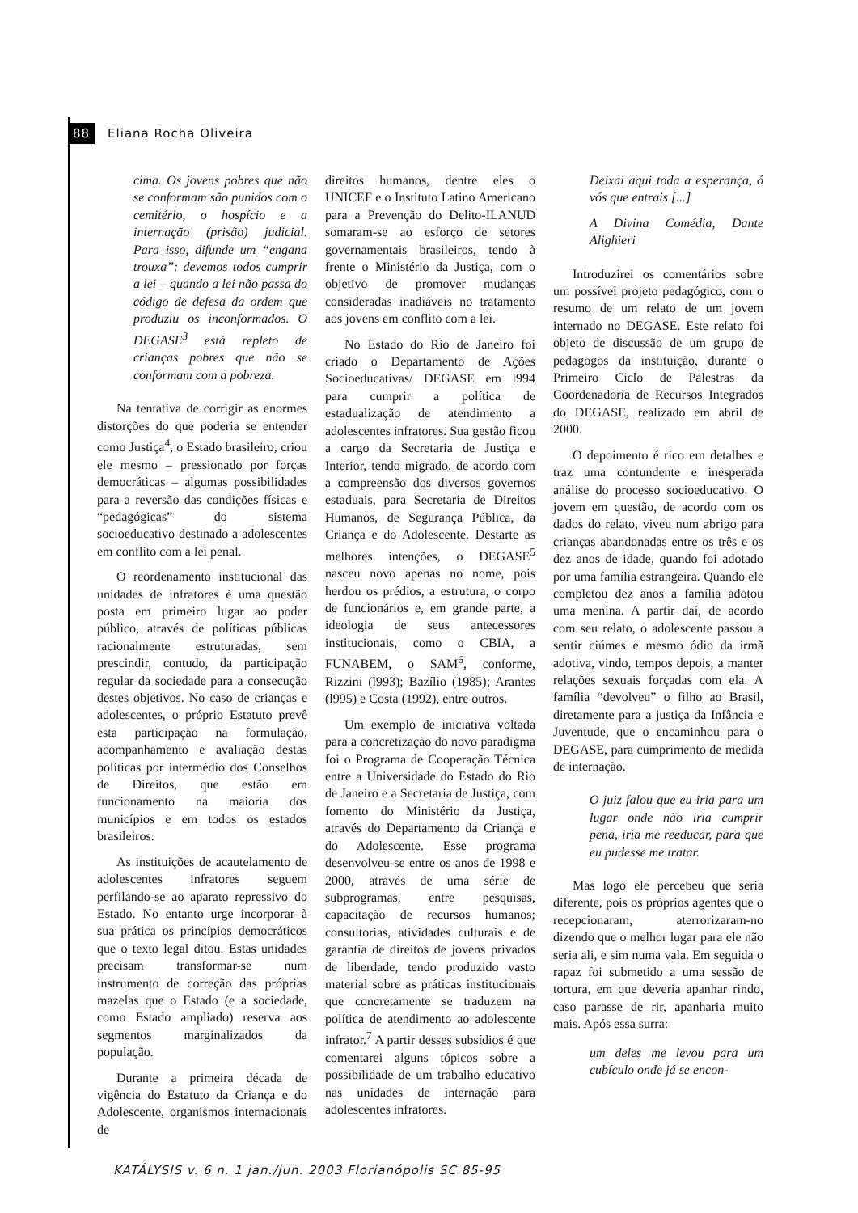88 Eliana Rocha Oliveira
cima. Os jovens pobres que não se conformam são punidos com o cemitério, o hospício e a internação (prisão) judicial. Para isso, difunde um “engana trouxa”: devemos todos cumprir a lei – quando a lei não passa do código de defesa da ordem que produziu os inconformados. O DEGASE<sup>3</sup> está repleto de crianças pobres que não se conformam com a pobreza.
Na tentativa de corrigir as enormes distorções do que poderia se entender como Justiça<sup>4</sup>, o Estado brasileiro, criou ele mesmo – pressionado por forças democráticas – algumas possibilidades para a reversão das condições físicas e “pedagógicas” do sistema socioeducativo destinado a adolescentes em conflito com a lei penal.
O reordenamento institucional das unidades de infratores é uma questão posta em primeiro lugar ao poder público, através de políticas públicas racionalmente estruturadas, sem prescindir, contudo, da participação regular da sociedade para a consecução destes objetivos. No caso de crianças e adolescentes, o próprio Estatuto prevê esta participação na formulação, acompanhamento e avaliação destas políticas por intermédio dos Conselhos de Direitos, que estão em funcionamento na maioria dos municípios e em todos os estados brasileiros.
As instituições de acautelamento de adolescentes infratores seguem perfilando-se ao aparato repressivo do Estado. No entanto urge incorporar à sua prática os princípios democráticos que o texto legal ditou. Estas unidades precisam transformar-se num instrumento de correção das próprias mazelas que o Estado (e a sociedade, como Estado ampliado) reserva aos segmentos marginalizados da população.
Durante a primeira década de vigência do Estatuto da Criança e do Adolescente, organismos internacionais de
direitos humanos, dentre eles o UNICEF e o Instituto Latino Americano para a Prevenção do Delito-ILANUD somaram-se ao esforço de setores governamentais brasileiros, tendo à frente o Ministério da Justiça, com o objetivo de promover mudanças consideradas inadiáveis no tratamento aos jovens em conflito com a lei.
No Estado do Rio de Janeiro foi criado o Departamento de Ações Socioeducativas/ DEGASE em l994 para cumprir a política de estadualização de atendimento a adolescentes infratores. Sua gestão ficou a cargo da Secretaria de Justiça e Interior, tendo migrado, de acordo com a compreensão dos diversos governos estaduais, para Secretaria de Direitos Humanos, de Segurança Pública, da Criança e do Adolescente. Destarte as melhores intenções, o DEGASE<sup>5</sup> nasceu novo apenas no nome, pois herdou os prédios, a estrutura, o corpo de funcionários e, em grande parte, a ideologia de seus antecessores institucionais, como o CBIA, a FUNABEM, o SAM<sup>6</sup>, conforme, Rizzini (l993); Bazílio (1985); Arantes (l995) e Costa (1992), entre outros.
Um exemplo de iniciativa voltada para a concretização do novo paradigma foi o Programa de Cooperação Técnica entre a Universidade do Estado do Rio de Janeiro e a Secretaria de Justiça, com fomento do Ministério da Justiça, através do Departamento da Criança e do Adolescente. Esse programa desenvolveu-se entre os anos de 1998 e 2000, através de uma série de subprogramas, entre pesquisas, capacitação de recursos humanos; consultorias, atividades culturais e de garantia de direitos de jovens privados de liberdade, tendo produzido vasto material sobre as práticas institucionais que concretamente se traduzem na política de atendimento ao adolescente infrator.<sup>7</sup> A partir desses subsídios é que comentarei alguns tópicos sobre a possibilidade de um trabalho educativo nas unidades de internação para adolescentes infratores.
Deixai aqui toda a esperança, ó vós que entrais [...]
A Divina Comédia, Dante Alighieri
Introduzirei os comentários sobre um possível projeto pedagógico, com o resumo de um relato de um jovem internado no DEGASE. Este relato foi objeto de discussão de um grupo de pedagogos da instituição, durante o Primeiro Ciclo de Palestras da Coordenadoria de Recursos Integrados do DEGASE, realizado em abril de 2000.
O depoimento é rico em detalhes e traz uma contundente e inesperada análise do processo socioeducativo. O jovem em questão, de acordo com os dados do relato, viveu num abrigo para crianças abandonadas entre os três e os dez anos de idade, quando foi adotado por uma família estrangeira. Quando ele completou dez anos a família adotou uma menina. A partir daí, de acordo com seu relato, o adolescente passou a sentir ciúmes e mesmo ódio da irmã adotiva, vindo, tempos depois, a manter relações sexuais forçadas com ela. A família “devolveu” o filho ao Brasil, diretamente para a justiça da Infância e Juventude, que o encaminhou para o DEGASE, para cumprimento de medida de internação.
O juiz falou que eu iria para um lugar onde não iria cumprir pena, iria me reeducar, para que eu pudesse me tratar.
Mas logo ele percebeu que seria diferente, pois os próprios agentes que o recepcionaram, aterrorizaram-no dizendo que o melhor lugar para ele não seria ali, e sim numa vala. Em seguida o rapaz foi submetido a uma sessão de tortura, em que deveria apanhar rindo, caso parasse de rir, apanharia muito mais. Após essa surra:
um deles me levou para um cubículo onde já se encon-
KATÁLYSIS v. 6 n. 1 jan./jun. 2003 Florianópolis SC 85-95